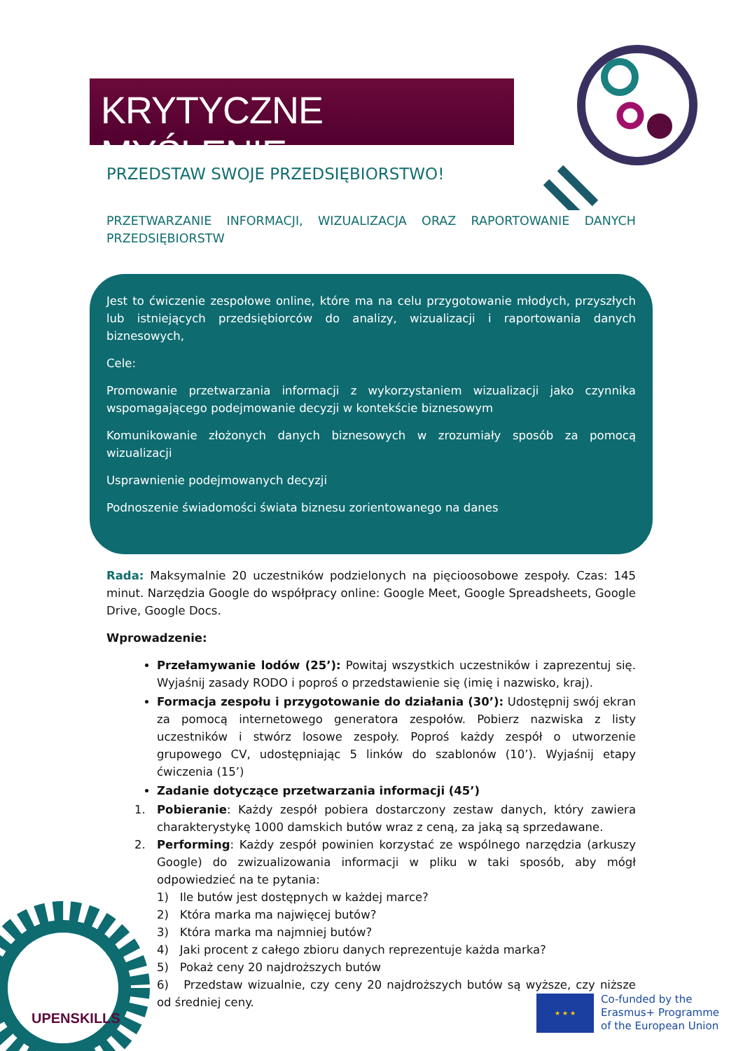KRYTYCZNE MYŚLENIE
PRZEDSTAW SWOJE PRZEDSIĘBIORSTWO!
PRZETWARZANIE INFORMACJI, WIZUALIZACJA ORAZ RAPORTOWANIE DANYCH PRZEDSIĘBIORSTW
Jest to ćwiczenie zespołowe online, które ma na celu przygotowanie młodych, przyszłych lub istniejących przedsiębiorców do analizy, wizualizacji i raportowania danych biznesowych,
Cele:
Promowanie przetwarzania informacji z wykorzystaniem wizualizacji jako czynnika wspomagającego podejmowanie decyzji w kontekście biznesowym
Komunikowanie złożonych danych biznesowych w zrozumiały sposób za pomocą wizualizacji
Usprawnienie podejmowanych decyzji
Podnoszenie świadomości świata biznesu zorientowanego na danes
Rada: Maksymalnie 20 uczestników podzielonych na pięcioosobowe zespoły. Czas: 145 minut. Narzędzia Google do współpracy online: Google Meet, Google Spreadsheets, Google Drive, Google Docs.
Wprowadzenie:
Przełamywanie lodów (25’): Powitaj wszystkich uczestników i zaprezentuj się. Wyjaśnij zasady RODO i poproś o przedstawienie się (imię i nazwisko, kraj).
Formacja zespołu i przygotowanie do działania (30’): Udostępnij swój ekran za pomocą internetowego generatora zespołów. Pobierz nazwiska z listy uczestników i stwórz losowe zespoły. Poproś każdy zespół o utworzenie grupowego CV, udostępniając 5 linków do szablonów (10’). Wyjaśnij etapy ćwiczenia (15’)
Zadanie dotyczące przetwarzania informacji (45’)
1. Pobieranie: Każdy zespół pobiera dostarczony zestaw danych, który zawiera charakterystykę 1000 damskich butów wraz z ceną, za jaką są sprzedawane.
2. Performing: Każdy zespół powinien korzystać ze wspólnego narzędzia (arkuszy Google) do zwizualizowania informacji w pliku w taki sposób, aby mógł odpowiedzieć na te pytania:
1) Ile butów jest dostępnych w każdej marce?
2) Która marka ma najwięcej butów?
3) Która marka ma najmniej butów?
4) Jaki procent z całego zbioru danych reprezentuje każda marka?
5) Pokaż ceny 20 najdroższych butów
6) Przedstaw wizualnie, czy ceny 20 najdroższych butów są wyższe, czy niższe od średniej ceny.
UPENSKILLS
★ ★ ★
Co-funded by the
Erasmus+ Programme
of the European Union